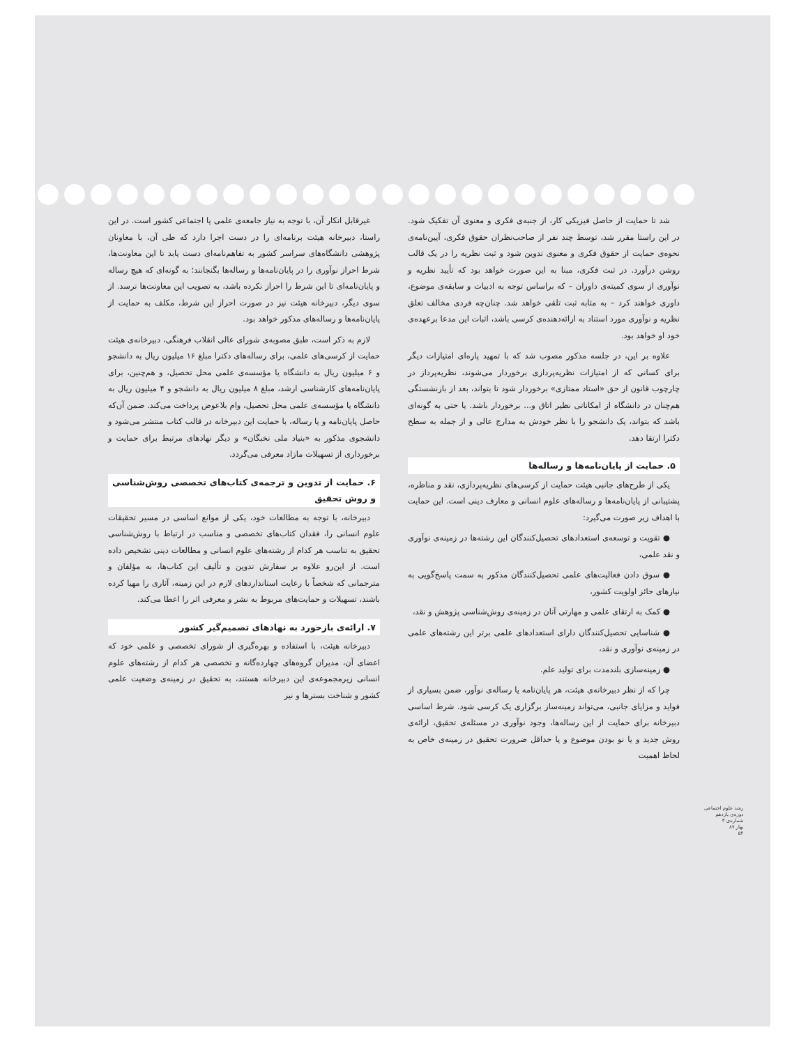شد تا حمایت از حاصل فیزیکی کار، از جنبه‌ی فکری و معنوی آن تفکیک شود. در این راستا مقرر شد، توسط چند نفر از صاحب‌نظران حقوق فکری، آیین‌نامه‌ی نحوه‌ی حمایت از حقوق فکری و معنوی تدوین شود و ثبت نظریه را در یک قالب روشن درآورد. در ثبت فکری، مبنا به این صورت خواهد بود که تأیید نظریه و نوآوری از سوی کمیته‌ی داوران – که براساس توجه به ادبیات و سابقه‌ی موضوع، داوری خواهند کرد – به مثابه ثبت تلقی خواهد شد. چنان‌چه فردی مخالف تعلق نظریه و نوآوری مورد استناد به ارائه‌دهنده‌ی کرسی باشد، اثبات این مدعا برعهده‌ی خود او خواهد بود.
علاوه بر این، در جلسه مذکور مصوب شد که با تمهید پاره‌ای امتیازات دیگر برای کسانی که از امتیازات نظریه‌پردازی برخوردار می‌شوند، نظریه‌پرداز در چارچوب قانون از حق «استاد ممتازی» برخوردار شود تا بتواند، بعد از بازنشستگی هم‌چنان در دانشگاه از امکاناتی نظیر اتاق و... برخوردار باشد. یا حتی به گونه‌ای باشد که بتواند، یک دانشجو را با نظر خودش به مدارج عالی و از جمله به سطح دکترا ارتقا دهد.
۵. حمایت از پایان‌نامه‌ها و رساله‌ها
یکی از طرح‌های جانبی هیئت حمایت از کرسی‌های نظریه‌پردازی، نقد و مناظره، پشتیبانی از پایان‌نامه‌ها و رساله‌های علوم انسانی و معارف دینی است. این حمایت با اهداف زیر صورت می‌گیرد:
● تقویت و توسعه‌ی استعدادهای تحصیل‌کنندگان این رشته‌ها در زمینه‌ی نوآوری و نقد علمی،
● سوق دادن فعالیت‌های علمی تحصیل‌کنندگان مذکور به سمت پاسخ‌گویی به نیازهای حائز اولویت کشور،
● کمک به ارتقای علمی و مهارتی آنان در زمینه‌ی روش‌شناسی پژوهش و نقد،
● شناسایی تحصیل‌کنندگان دارای استعدادهای علمی برتر این رشته‌های علمی در زمینه‌ی نوآوری و نقد،
● زمینه‌سازی بلندمدت برای تولید علم.
چرا که از نظر دبیرخانه‌ی هیئت، هر پایان‌نامه یا رساله‌ی نوآور، ضمن بسیاری از فواید و مزایای جانبی، می‌تواند زمینه‌ساز برگزاری یک کرسی شود. شرط اساسی دبیرخانه برای حمایت از این رساله‌ها، وجود نوآوری در مسئله‌ی تحقیق، ارائه‌ی روش جدید و یا نو بودن موضوع و یا حداقل ضرورت تحقیق در زمینه‌ی خاص به لحاظ اهمیت
غیرقابل انکار آن، با توجه به نیاز جامعه‌ی علمی یا اجتماعی کشور است. در این راستا، دبیرخانه هیئت برنامه‌ای را در دست اجرا دارد که طی آن، با معاونان پژوهشی دانشگاه‌های سراسر کشور به تفاهم‌نامه‌ای دست یابد تا این معاونت‌ها، شرط احراز نوآوری را در پایان‌نامه‌ها و رساله‌ها بگنجانند؛ به گونه‌ای که هیچ رساله و پایان‌نامه‌ای تا این شرط را احراز نکرده باشد، به تصویب این معاونت‌ها نرسد. از سوی دیگر، دبیرخانه هیئت نیز در صورت احراز این شرط، مکلف به حمایت از پایان‌نامه‌ها و رساله‌های مذکور خواهد بود.
لازم به ذکر است، طبق مصوبه‌ی شورای عالی انقلاب فرهنگی، دبیرخانه‌ی هیئت حمایت از کرسی‌های علمی، برای رساله‌های دکترا مبلغ ۱۶ میلیون ریال به دانشجو و ۶ میلیون ریال به دانشگاه یا مؤسسه‌ی علمی محل تحصیل، و هم‌چنین، برای پایان‌نامه‌های کارشناسی ارشد، مبلغ ۸ میلیون ریال به دانشجو و ۴ میلیون ریال به دانشگاه یا مؤسسه‌ی علمی محل تحصیل، وام بلاعوض پرداخت می‌کند. ضمن آن‌که حاصل پایان‌نامه و یا رساله، با حمایت این دبیرخانه در قالب کتاب منتشر می‌شود و دانشجوی مذکور به «بنیاد ملی نخبگان» و دیگر نهادهای مرتبط برای حمایت و برخورداری از تسهیلات مازاد معرفی می‌گردد.
۶. حمایت از تدوین و ترجمه‌ی کتاب‌های تخصصی روش‌شناسی و روش تحقیق
دبیرخانه، با توجه به مطالعات خود، یکی از موانع اساسی در مسیر تحقیقات علوم انسانی را، فقدان کتاب‌های تخصصی و مناسب در ارتباط با روش‌شناسی تحقیق به تناسب هر کدام از رشته‌های علوم انسانی و مطالعات دینی تشخیص داده است. از این‌رو علاوه بر سفارش تدوین و تألیف این کتاب‌ها، به مؤلفان و مترجمانی که شخصاً با رعایت استانداردهای لازم در این زمینه، آثاری را مهیا کرده باشند، تسهیلات و حمایت‌های مربوط به نشر و معرفی اثر را اعطا می‌کند.
۷. ارائه‌ی بازخورد به نهادهای تصمیم‌گیر کشور
دبیرخانه هیئت، با استفاده و بهره‌گیری از شورای تخصصی و علمی خود که اعضای آن، مدیران گروه‌های چهارده‌گانه و تخصصی هر کدام از رشته‌های علوم انسانی زیرمجموعه‌ی این دبیرخانه هستند، به تحقیق در زمینه‌ی وضعیت علمی کشور و شناخت بسترها و نیز
رشد علوم اجتماعی
دوره‌ی یازدهم
شماره‌ی ۳
بهار ۸۷
۵۴